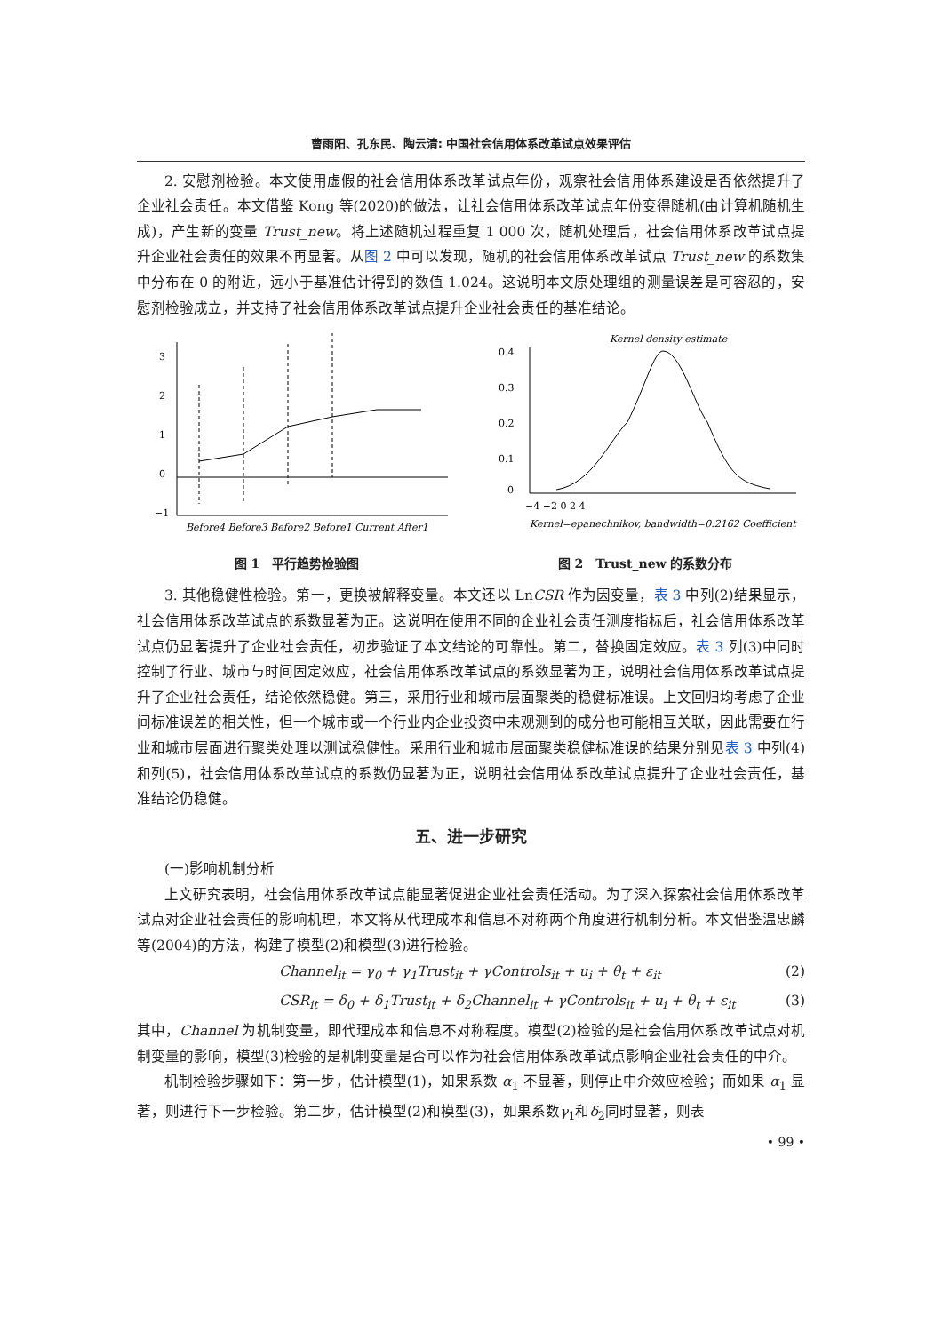曹雨阳、孔东民、陶云清: 中国社会信用体系改革试点效果评估
2. 安慰剂检验。本文使用虚假的社会信用体系改革试点年份，观察社会信用体系建设是否依然提升了企业社会责任。本文借鉴 Kong 等(2020)的做法，让社会信用体系改革试点年份变得随机(由计算机随机生成)，产生新的变量 Trust_new。将上述随机过程重复 1 000 次，随机处理后，社会信用体系改革试点提升企业社会责任的效果不再显著。从图 2 中可以发现，随机的社会信用体系改革试点 Trust_new 的系数集中分布在 0 的附近，远小于基准估计得到的数值 1.024。这说明本文原处理组的测量误差是可容忍的，安慰剂检验成立，并支持了社会信用体系改革试点提升企业社会责任的基准结论。
3
2
1
0
−1
Before4 Before3 Before2 Before1 Current After1
图 1　平行趋势检验图
Kernel density estimate
0.4
0.3
0.2
0.1
0
−4 −2 0 2 4
Kernel=epanechnikov, bandwidth=0.2162 Coefficient
图 2　Trust_new 的系数分布
3. 其他稳健性检验。第一，更换被解释变量。本文还以 LnCSR 作为因变量，表 3 中列(2)结果显示，社会信用体系改革试点的系数显著为正。这说明在使用不同的企业社会责任测度指标后，社会信用体系改革试点仍显著提升了企业社会责任，初步验证了本文结论的可靠性。第二，替换固定效应。表 3 列(3)中同时控制了行业、城市与时间固定效应，社会信用体系改革试点的系数显著为正，说明社会信用体系改革试点提升了企业社会责任，结论依然稳健。第三，采用行业和城市层面聚类的稳健标准误。上文回归均考虑了企业间标准误差的相关性，但一个城市或一个行业内企业投资中未观测到的成分也可能相互关联，因此需要在行业和城市层面进行聚类处理以测试稳健性。采用行业和城市层面聚类稳健标准误的结果分别见表 3 中列(4)和列(5)，社会信用体系改革试点的系数仍显著为正，说明社会信用体系改革试点提升了企业社会责任，基准结论仍稳健。
五、进一步研究
(一)影响机制分析
上文研究表明，社会信用体系改革试点能显著促进企业社会责任活动。为了深入探索社会信用体系改革试点对企业社会责任的影响机理，本文将从代理成本和信息不对称两个角度进行机制分析。本文借鉴温忠麟等(2004)的方法，构建了模型(2)和模型(3)进行检验。
Channel<sub>it</sub> = γ<sub>0</sub> + γ<sub>1</sub>Trust<sub>it</sub> + γControls<sub>it</sub> + u<sub>i</sub> + θ<sub>t</sub> + ε<sub>it</sub> (2)
CSR<sub>it</sub> = δ<sub>0</sub> + δ<sub>1</sub>Trust<sub>it</sub> + δ<sub>2</sub>Channel<sub>it</sub> + γControls<sub>it</sub> + u<sub>i</sub> + θ<sub>t</sub> + ε<sub>it</sub> (3)
其中，Channel 为机制变量，即代理成本和信息不对称程度。模型(2)检验的是社会信用体系改革试点对机制变量的影响，模型(3)检验的是机制变量是否可以作为社会信用体系改革试点影响企业社会责任的中介。
机制检验步骤如下：第一步，估计模型(1)，如果系数 α<sub>1</sub> 不显著，则停止中介效应检验；而如果 α<sub>1</sub> 显著，则进行下一步检验。第二步，估计模型(2)和模型(3)，如果系数γ<sub>1</sub>和δ<sub>2</sub>同时显著，则表
• 99 •